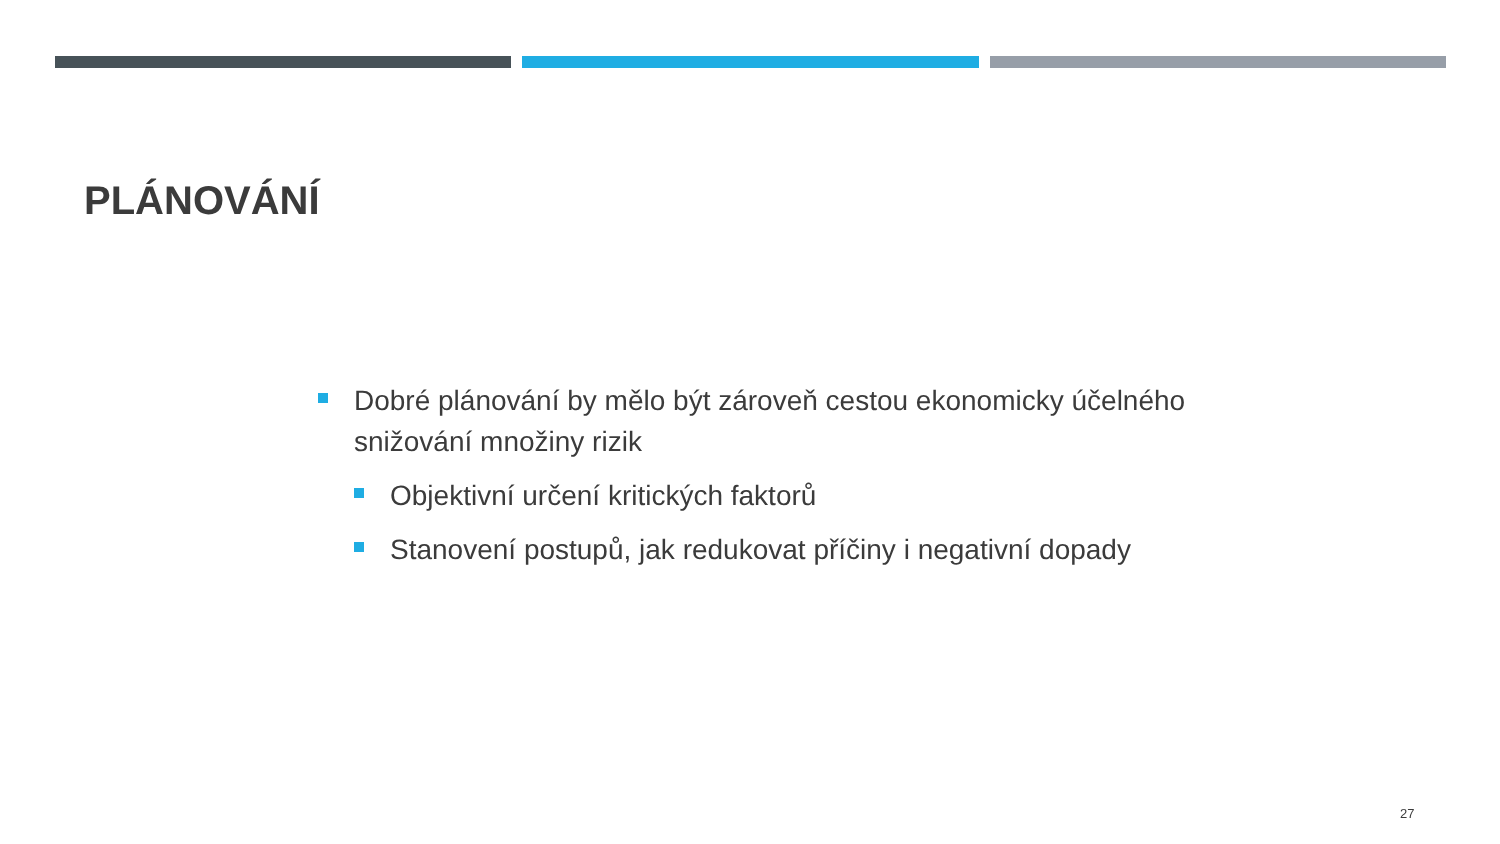PLÁNOVÁNÍ
Dobré plánování by mělo být zároveň cestou ekonomicky účelného snižování množiny rizik
Objektivní určení kritických faktorů
Stanovení postupů, jak redukovat příčiny i negativní dopady
27